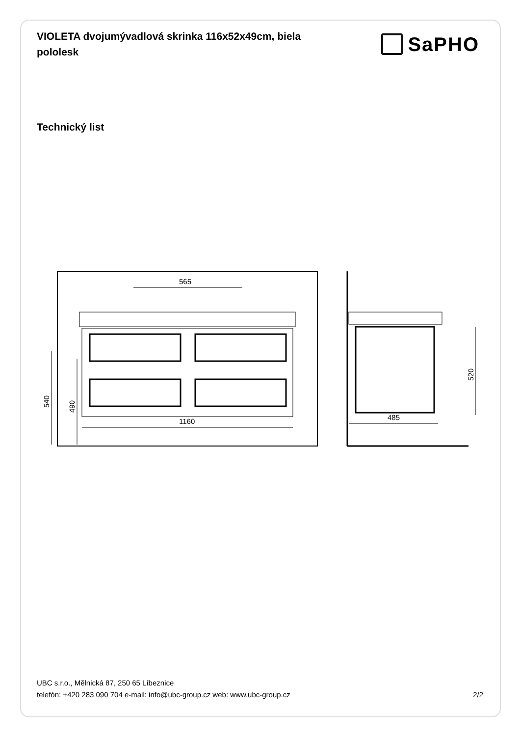VIOLETA dvojumývadlová skrinka 116x52x49cm, biela pololesk
SaPHO
Technický list
565
1160
540
490
520
485
UBC s.r.o., Mělnická 87, 250 65 Líbeznice
telefón: +420 283 090 704 e-mail: info@ubc-group.cz web: www.ubc-group.cz 2/2